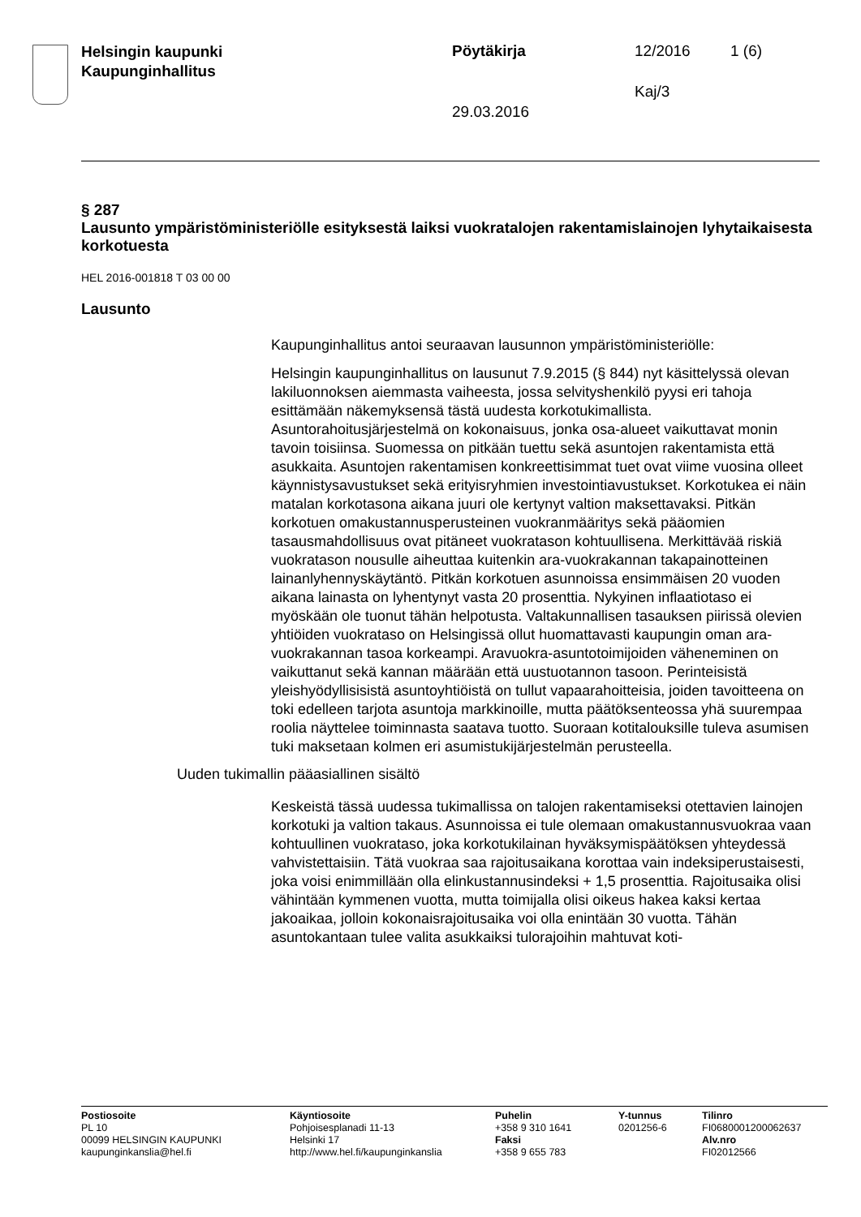Helsingin kaupunki
Kaupunginhallitus
Pöytäkirja 12/2016 1 (6)
Kaj/3
29.03.2016
§ 287
Lausunto ympäristöministeriölle esityksestä laiksi vuokratalojen rakentamislainojen lyhytaikaisesta korkotuesta
HEL 2016-001818 T 03 00 00
Lausunto
Kaupunginhallitus antoi seuraavan lausunnon ympäristöministeriölle:
Helsingin kaupunginhallitus on lausunut 7.9.2015 (§ 844) nyt käsittelyssä olevan lakiluonnoksen aiemmasta vaiheesta, jossa selvityshenkilö pyysi eri tahoja esittämään näkemyksensä tästä uudesta korkotukimallista. Asuntorahoitusjärjestelmä on kokonaisuus, jonka osa-alueet vaikuttavat monin tavoin toisiinsa. Suomessa on pitkään tuettu sekä asuntojen rakentamista että asukkaita. Asuntojen rakentamisen konkreettisimmat tuet ovat viime vuosina olleet käynnistysavustukset sekä erityisryhmien investointiavustukset. Korkotukea ei näin matalan korkotasona aikana juuri ole kertynyt valtion maksettavaksi. Pitkän korkotuen omakustannusperusteinen vuokranmääritys sekä pääomien tasausmahdollisuus ovat pitäneet vuokratason kohtuullisena. Merkittävää riskiä vuokratason nousulle aiheuttaa kuitenkin ara-vuokrakannan takapainotteinen lainanlyhennyskäytäntö. Pitkän korkotuen asunnoissa ensimmäisen 20 vuoden aikana lainasta on lyhentynyt vasta 20 prosenttia. Nykyinen inflaatiotaso ei myöskään ole tuonut tähän helpotusta. Valtakunnallisen tasauksen piirissä olevien yhtiöiden vuokrataso on Helsingissä ollut huomattavasti kaupungin oman ara-vuokrakannan tasoa korkeampi. Aravuokra-asuntotoimijoiden väheneminen on vaikuttanut sekä kannan määrään että uustuotannon tasoon. Perinteisistä yleishyödyllisisistä asuntoyhtiöistä on tullut vapaarahoitteisia, joiden tavoitteena on toki edelleen tarjota asuntoja markkinoille, mutta päätöksenteossa yhä suurempaa roolia näyttelee toiminnasta saatava tuotto. Suoraan kotitalouksille tuleva asumisen tuki maksetaan kolmen eri asumistukijärjestelmän perusteella.
Uuden tukimallin pääasiallinen sisältö
Keskeistä tässä uudessa tukimallissa on talojen rakentamiseksi otettavien lainojen korkotuki ja valtion takaus. Asunnoissa ei tule olemaan omakustannusvuokraa vaan kohtuullinen vuokrataso, joka korkotukilainan hyväksymispäätöksen yhteydessä vahvistettaisiin. Tätä vuokraa saa rajoitusaikana korottaa vain indeksiperustaisesti, joka voisi enimmillään olla elinkustannusindeksi + 1,5 prosenttia. Rajoitusaika olisi vähintään kymmenen vuotta, mutta toimijalla olisi oikeus hakea kaksi kertaa jakoaikaa, jolloin kokonaisrajoitusaika voi olla enintään 30 vuotta. Tähän asuntokantaan tulee valita asukkaiksi tulorajoihin mahtuvat koti-
Postiosoite
PL 10
00099 HELSINGIN KAUPUNKI
kaupunginkanslia@hel.fi
Käyntiosoite
Pohjoisesplanadi 11-13
Helsinki 17
http://www.hel.fi/kaupunginkanslia
Puhelin
+358 9 310 1641
Faksi
+358 9 655 783
Y-tunnus
0201256-6
Tilinro
FI0680001200062637
Alv.nro
FI02012566